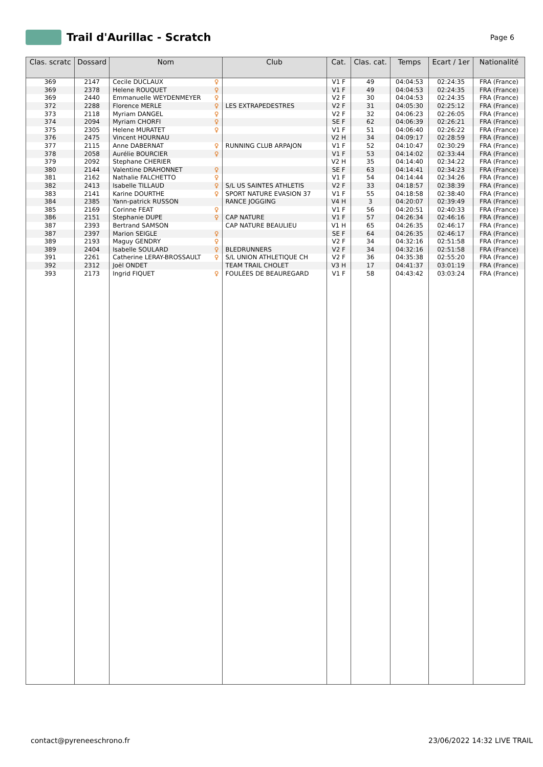Trail d'Aurillac - Scratch
Page 6
| Clas. scratc | Dossard | Nom | Club | Cat. | Clas. cat. | Temps | Ecart / 1er | Nationalité |
| --- | --- | --- | --- | --- | --- | --- | --- | --- |
| 369 | 2147 | Cecile DUCLAUX ♀ | | V1 F | 49 | 04:04:53 | 02:24:35 | FRA (France) |
| 369 | 2378 | Helene ROUQUET ♀ | | V1 F | 49 | 04:04:53 | 02:24:35 | FRA (France) |
| 369 | 2440 | Emmanuelle WEYDENMEYER ♀ | | V2 F | 30 | 04:04:53 | 02:24:35 | FRA (France) |
| 372 | 2288 | Florence MERLE ♀ | LES EXTRAPEDESTRES | V2 F | 31 | 04:05:30 | 02:25:12 | FRA (France) |
| 373 | 2118 | Myriam DANGEL ♀ | | V2 F | 32 | 04:06:23 | 02:26:05 | FRA (France) |
| 374 | 2094 | Myriam CHORFI ♀ | | SE F | 62 | 04:06:39 | 02:26:21 | FRA (France) |
| 375 | 2305 | Helene MURATET ♀ | | V1 F | 51 | 04:06:40 | 02:26:22 | FRA (France) |
| 376 | 2475 | Vincent HOURNAU | | V2 H | 34 | 04:09:17 | 02:28:59 | FRA (France) |
| 377 | 2115 | Anne DABERNAT ♀ | RUNNING CLUB ARPAJON | V1 F | 52 | 04:10:47 | 02:30:29 | FRA (France) |
| 378 | 2058 | Aurélie BOURCIER ♀ | | V1 F | 53 | 04:14:02 | 02:33:44 | FRA (France) |
| 379 | 2092 | Stephane CHERIER | | V2 H | 35 | 04:14:40 | 02:34:22 | FRA (France) |
| 380 | 2144 | Valentine DRAHONNET ♀ | | SE F | 63 | 04:14:41 | 02:34:23 | FRA (France) |
| 381 | 2162 | Nathalie FALCHETTO ♀ | | V1 F | 54 | 04:14:44 | 02:34:26 | FRA (France) |
| 382 | 2413 | Isabelle TILLAUD ♀ | S/L US SAINTES ATHLETIS | V2 F | 33 | 04:18:57 | 02:38:39 | FRA (France) |
| 383 | 2141 | Karine DOURTHE ♀ | SPORT NATURE EVASION 37 | V1 F | 55 | 04:18:58 | 02:38:40 | FRA (France) |
| 384 | 2385 | Yann-patrick RUSSON | RANCE JOGGING | V4 H | 3 | 04:20:07 | 02:39:49 | FRA (France) |
| 385 | 2169 | Corinne FEAT ♀ | | V1 F | 56 | 04:20:51 | 02:40:33 | FRA (France) |
| 386 | 2151 | Stephanie DUPE ♀ | CAP NATURE | V1 F | 57 | 04:26:34 | 02:46:16 | FRA (France) |
| 387 | 2393 | Bertrand SAMSON | CAP NATURE BEAULIEU | V1 H | 65 | 04:26:35 | 02:46:17 | FRA (France) |
| 387 | 2397 | Marion SEIGLE ♀ | | SE F | 64 | 04:26:35 | 02:46:17 | FRA (France) |
| 389 | 2193 | Maguy GENDRY ♀ | | V2 F | 34 | 04:32:16 | 02:51:58 | FRA (France) |
| 389 | 2404 | Isabelle SOULARD ♀ | BLEDRUNNERS | V2 F | 34 | 04:32:16 | 02:51:58 | FRA (France) |
| 391 | 2261 | Catherine LERAY-BROSSAULT ♀ | S/L UNION ATHLETIQUE CH | V2 F | 36 | 04:35:38 | 02:55:20 | FRA (France) |
| 392 | 2312 | Joël ONDET | TEAM TRAIL CHOLET | V3 H | 17 | 04:41:37 | 03:01:19 | FRA (France) |
| 393 | 2173 | Ingrid FIQUET ♀ | FOULÉES DE BEAUREGARD | V1 F | 58 | 04:43:42 | 03:03:24 | FRA (France) |
contact@pyreneeschrono.fr 23/06/2022 14:32 LIVE TRAIL